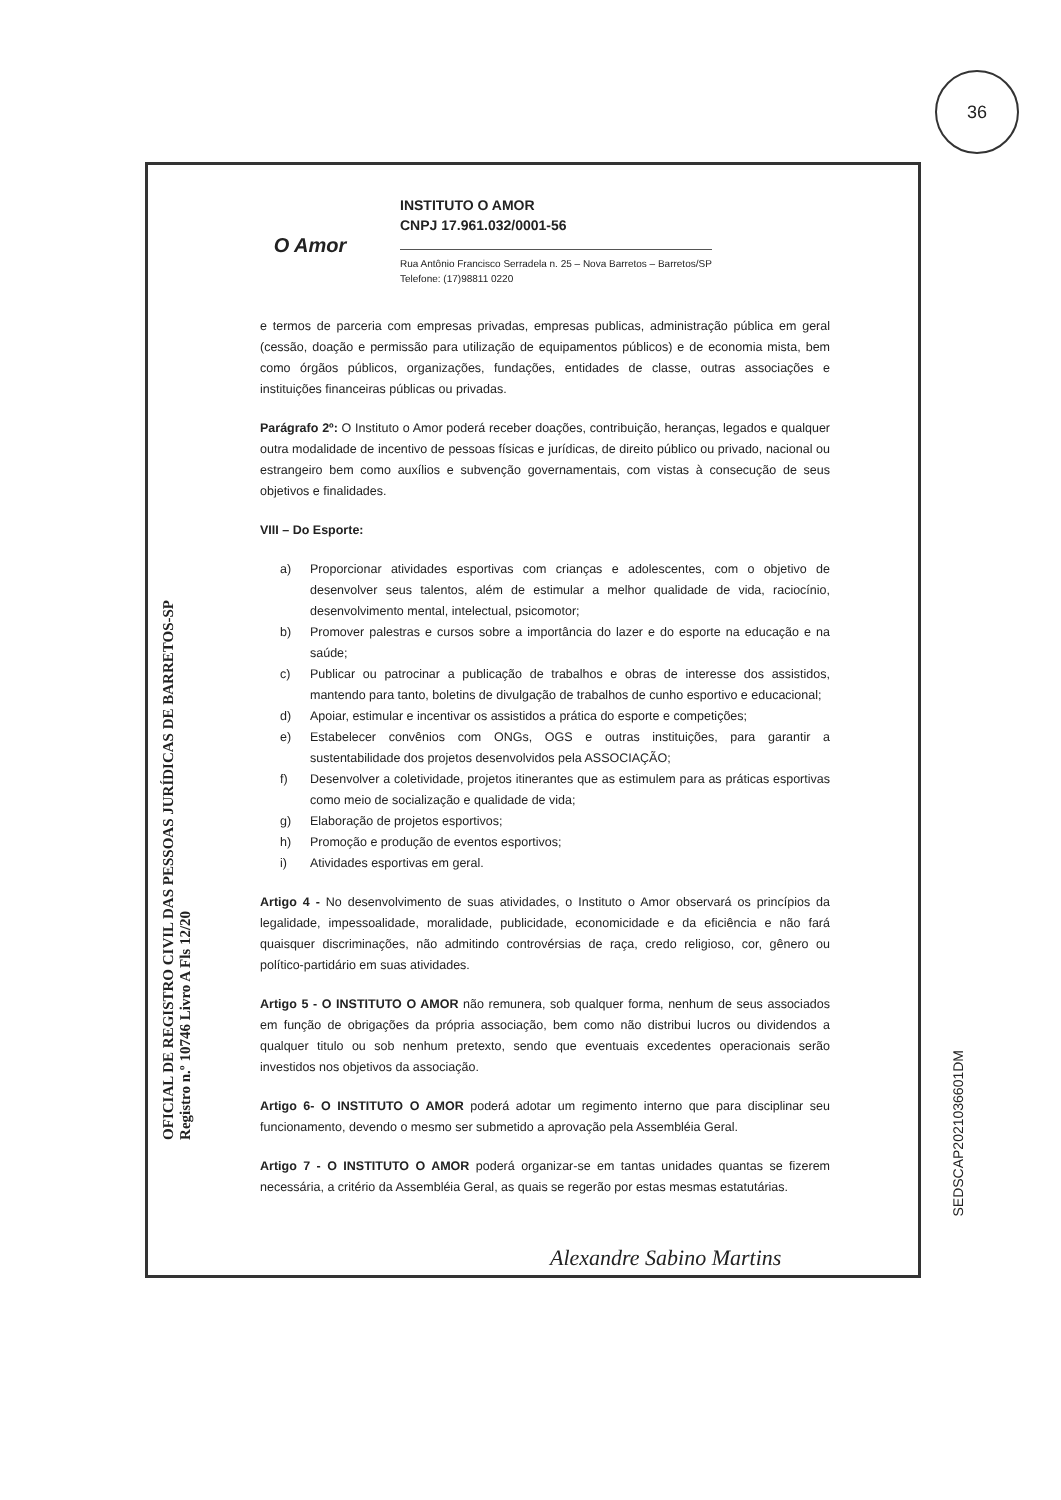36
O Amor
INSTITUTO O AMOR
CNPJ 17.961.032/0001-56
Rua Antônio Francisco Serradela n. 25 – Nova Barretos – Barretos/SP
Telefone: (17)98811 0220
e termos de parceria com empresas privadas, empresas publicas, administração pública em geral (cessão, doação e permissão para utilização de equipamentos públicos) e de economia mista, bem como órgãos públicos, organizações, fundações, entidades de classe, outras associações e instituições financeiras públicas ou privadas.
Parágrafo 2º: O Instituto o Amor poderá receber doações, contribuição, heranças, legados e qualquer outra modalidade de incentivo de pessoas físicas e jurídicas, de direito público ou privado, nacional ou estrangeiro bem como auxílios e subvenção governamentais, com vistas à consecução de seus objetivos e finalidades.
VIII – Do Esporte:
a) Proporcionar atividades esportivas com crianças e adolescentes, com o objetivo de desenvolver seus talentos, além de estimular a melhor qualidade de vida, raciocínio, desenvolvimento mental, intelectual, psicomotor;
b) Promover palestras e cursos sobre a importância do lazer e do esporte na educação e na saúde;
c) Publicar ou patrocinar a publicação de trabalhos e obras de interesse dos assistidos, mantendo para tanto, boletins de divulgação de trabalhos de cunho esportivo e educacional;
d) Apoiar, estimular e incentivar os assistidos a prática do esporte e competições;
e) Estabelecer convênios com ONGs, OGS e outras instituições, para garantir a sustentabilidade dos projetos desenvolvidos pela ASSOCIAÇÃO;
f) Desenvolver a coletividade, projetos itinerantes que as estimulem para as práticas esportivas como meio de socialização e qualidade de vida;
g) Elaboração de projetos esportivos;
h) Promoção e produção de eventos esportivos;
i) Atividades esportivas em geral.
Artigo 4 - No desenvolvimento de suas atividades, o Instituto o Amor observará os princípios da legalidade, impessoalidade, moralidade, publicidade, economicidade e da eficiência e não fará quaisquer discriminações, não admitindo controvérsias de raça, credo religioso, cor, gênero ou político-partidário em suas atividades.
Artigo 5 - O INSTITUTO O AMOR não remunera, sob qualquer forma, nenhum de seus associados em função de obrigações da própria associação, bem como não distribui lucros ou dividendos a qualquer titulo ou sob nenhum pretexto, sendo que eventuais excedentes operacionais serão investidos nos objetivos da associação.
Artigo 6- O INSTITUTO O AMOR poderá adotar um regimento interno que para disciplinar seu funcionamento, devendo o mesmo ser submetido a aprovação pela Assembléia Geral.
Artigo 7 - O INSTITUTO O AMOR poderá organizar-se em tantas unidades quantas se fizerem necessária, a critério da Assembléia Geral, as quais se regerão por estas mesmas estatutárias.
OFICIAL DE REGISTRO CIVIL DAS PESSOAS JURÍDICAS DE BARRETOS-SP
Registro n.º 10746 Livro A Fls 12/20
Alexandre Sabino Martins
SEDSCAP2021036601DM